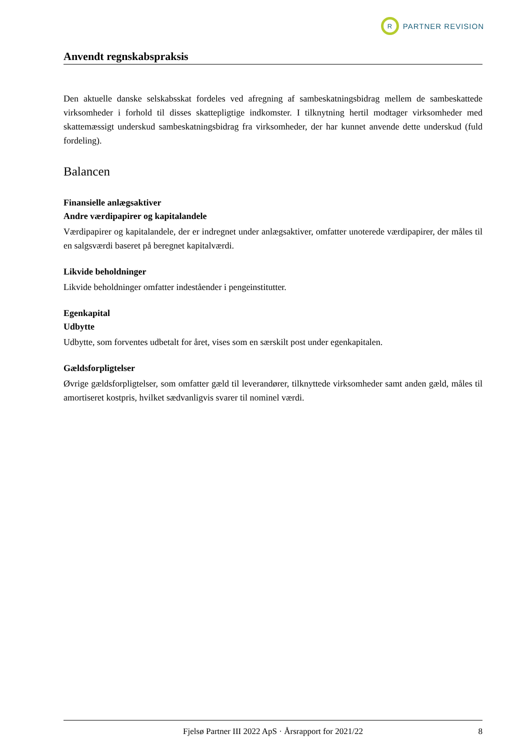R
PARTNER REVISION
Anvendt regnskabspraksis
Den aktuelle danske selskabsskat fordeles ved afregning af sambeskatningsbidrag mellem de sambeskat­tede virksomheder i forhold til disses skattepligtige indkomster. I tilknytning hertil modtager virksomhe­der med skattemæssigt underskud sambeskatningsbidrag fra virksomheder, der har kunnet anvende dette underskud (fuld fordeling).
Balancen
Finansielle anlægsaktiver
Andre værdipapirer og kapitalandele
Værdipapirer og kapitalandele, der er indregnet under anlægsaktiver, omfatter unoterede værdipapirer, der måles til en salgsværdi baseret på beregnet kapitalværdi.
Likvide beholdninger
Likvide beholdninger omfatter indeståender i pengeinstitutter.
Egenkapital
Udbytte
Udbytte, som forventes udbetalt for året, vises som en særskilt post under egenkapitalen.
Gældsforpligtelser
Øvrige gældsforpligtelser, som omfatter gæld til leverandører, tilknyttede virksomheder samt anden gæld, måles til amortiseret kostpris, hvilket sædvanligvis svarer til nominel værdi.
Fjelsø Partner III 2022 ApS · Årsrapport for 2021/22 8